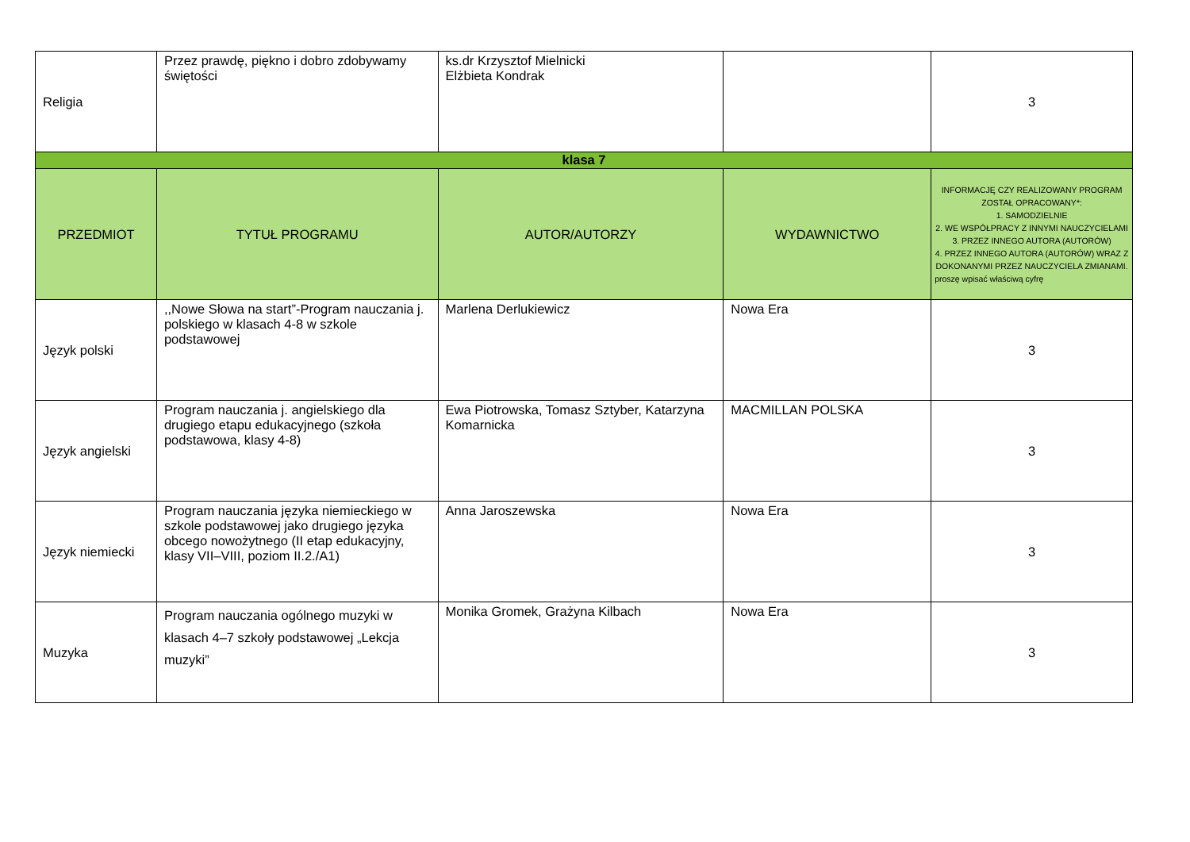| Religia | Przez prawdę, piękno i dobro zdobywamy świętości | ks.dr Krzysztof Mielnicki Elżbieta Kondrak | | 3 |
| klasa 7 | | | | |
| PRZEDMIOT | TYTUŁ PROGRAMU | AUTOR/AUTORZY | WYDAWNICTWO | INFORMACJĘ CZY REALIZOWANY PROGRAM ZOSTAŁ OPRACOWANY*: 1. SAMODZIELNIE 2. WE WSPÓŁPRACY Z INNYMI NAUCZYCIELAMI 3. PRZEZ INNEGO AUTORA (AUTORÓW) 4. PRZEZ INNEGO AUTORA (AUTORÓW) WRAZ Z DOKONANYMI PRZEZ NAUCZYCIELA ZMIANAMI. proszę wpisać właściwą cyfrę |
| Język polski | ,,Nowe Słowa na start”-Program nauczania j. polskiego w klasach 4-8 w szkole podstawowej | Marlena Derlukiewicz | Nowa Era | 3 |
| Język angielski | Program nauczania j. angielskiego dla drugiego etapu edukacyjnego (szkoła podstawowa, klasy 4-8) | Ewa Piotrowska, Tomasz Sztyber, Katarzyna Komarnicka | MACMILLAN POLSKA | 3 |
| Język niemiecki | Program nauczania języka niemieckiego w szkole podstawowej jako drugiego języka obcego nowożytnego (II etap edukacyjny, klasy VII–VIII, poziom II.2./A1) | Anna Jaroszewska | Nowa Era | 3 |
| Muzyka | Program nauczania ogólnego muzyki w klasach 4–7 szkoły podstawowej „Lekcja muzyki” | Monika Gromek, Grażyna Kilbach | Nowa Era | 3 |